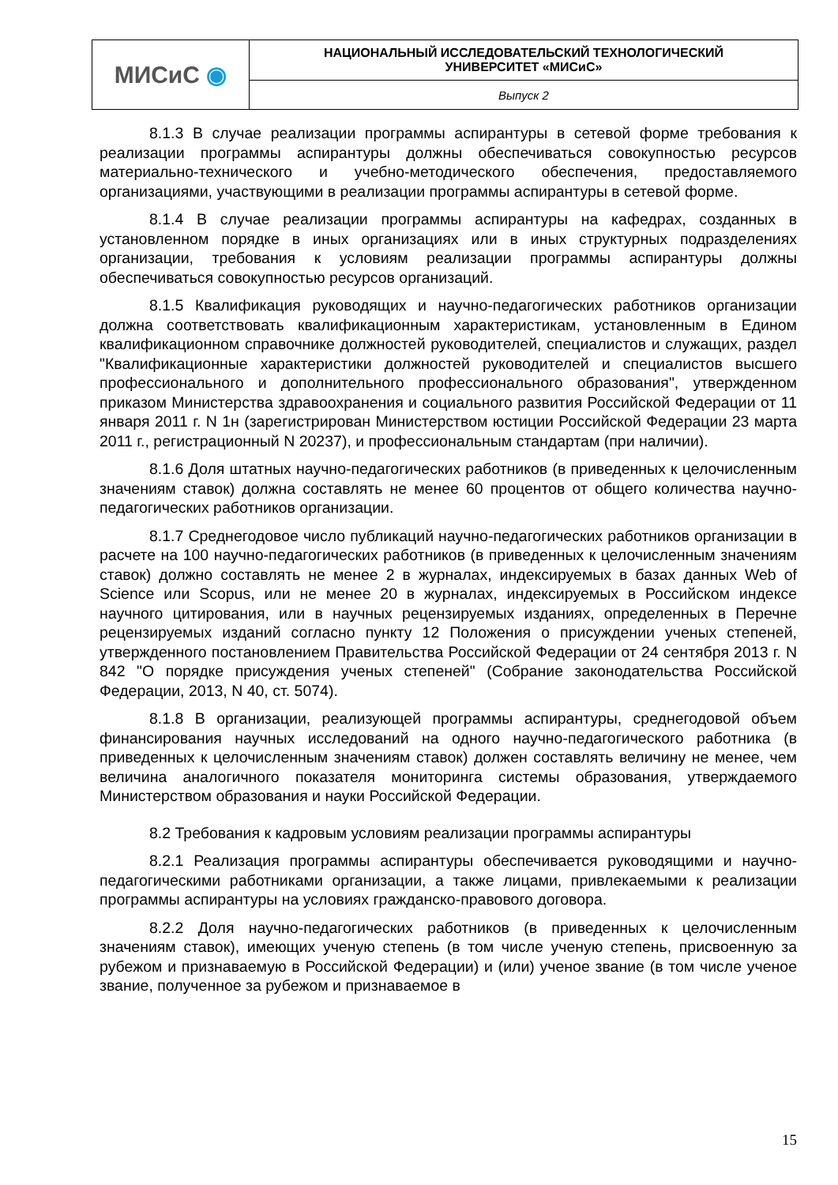| МИСиС ◉ | НАЦИОНАЛЬНЫЙ ИССЛЕДОВАТЕЛЬСКИЙ ТЕХНОЛОГИЧЕСКИЙ УНИВЕРСИТЕТ «МИСиС» |
| | Выпуск 2 |
8.1.3 В случае реализации программы аспирантуры в сетевой форме требования к реализации программы аспирантуры должны обеспечиваться совокупностью ресурсов материально-технического и учебно-методического обеспечения, предоставляемого организациями, участвующими в реализации программы аспирантуры в сетевой форме.
8.1.4 В случае реализации программы аспирантуры на кафедрах, созданных в установленном порядке в иных организациях или в иных структурных подразделениях организации, требования к условиям реализации программы аспирантуры должны обеспечиваться совокупностью ресурсов организаций.
8.1.5 Квалификация руководящих и научно-педагогических работников организации должна соответствовать квалификационным характеристикам, установленным в Едином квалификационном справочнике должностей руководителей, специалистов и служащих, раздел "Квалификационные характеристики должностей руководителей и специалистов высшего профессионального и дополнительного профессионального образования", утвержденном приказом Министерства здравоохранения и социального развития Российской Федерации от 11 января 2011 г. N 1н (зарегистрирован Министерством юстиции Российской Федерации 23 марта 2011 г., регистрационный N 20237), и профессиональным стандартам (при наличии).
8.1.6 Доля штатных научно-педагогических работников (в приведенных к целочисленным значениям ставок) должна составлять не менее 60 процентов от общего количества научно-педагогических работников организации.
8.1.7 Среднегодовое число публикаций научно-педагогических работников организации в расчете на 100 научно-педагогических работников (в приведенных к целочисленным значениям ставок) должно составлять не менее 2 в журналах, индексируемых в базах данных Web of Science или Scopus, или не менее 20 в журналах, индексируемых в Российском индексе научного цитирования, или в научных рецензируемых изданиях, определенных в Перечне рецензируемых изданий согласно пункту 12 Положения о присуждении ученых степеней, утвержденного постановлением Правительства Российской Федерации от 24 сентября 2013 г. N 842 "О порядке присуждения ученых степеней" (Собрание законодательства Российской Федерации, 2013, N 40, ст. 5074).
8.1.8 В организации, реализующей программы аспирантуры, среднегодовой объем финансирования научных исследований на одного научно-педагогического работника (в приведенных к целочисленным значениям ставок) должен составлять величину не менее, чем величина аналогичного показателя мониторинга системы образования, утверждаемого Министерством образования и науки Российской Федерации.
8.2 Требования к кадровым условиям реализации программы аспирантуры
8.2.1 Реализация программы аспирантуры обеспечивается руководящими и научно-педагогическими работниками организации, а также лицами, привлекаемыми к реализации программы аспирантуры на условиях гражданско-правового договора.
8.2.2 Доля научно-педагогических работников (в приведенных к целочисленным значениям ставок), имеющих ученую степень (в том числе ученую степень, присвоенную за рубежом и признаваемую в Российской Федерации) и (или) ученое звание (в том числе ученое звание, полученное за рубежом и признаваемое в
15